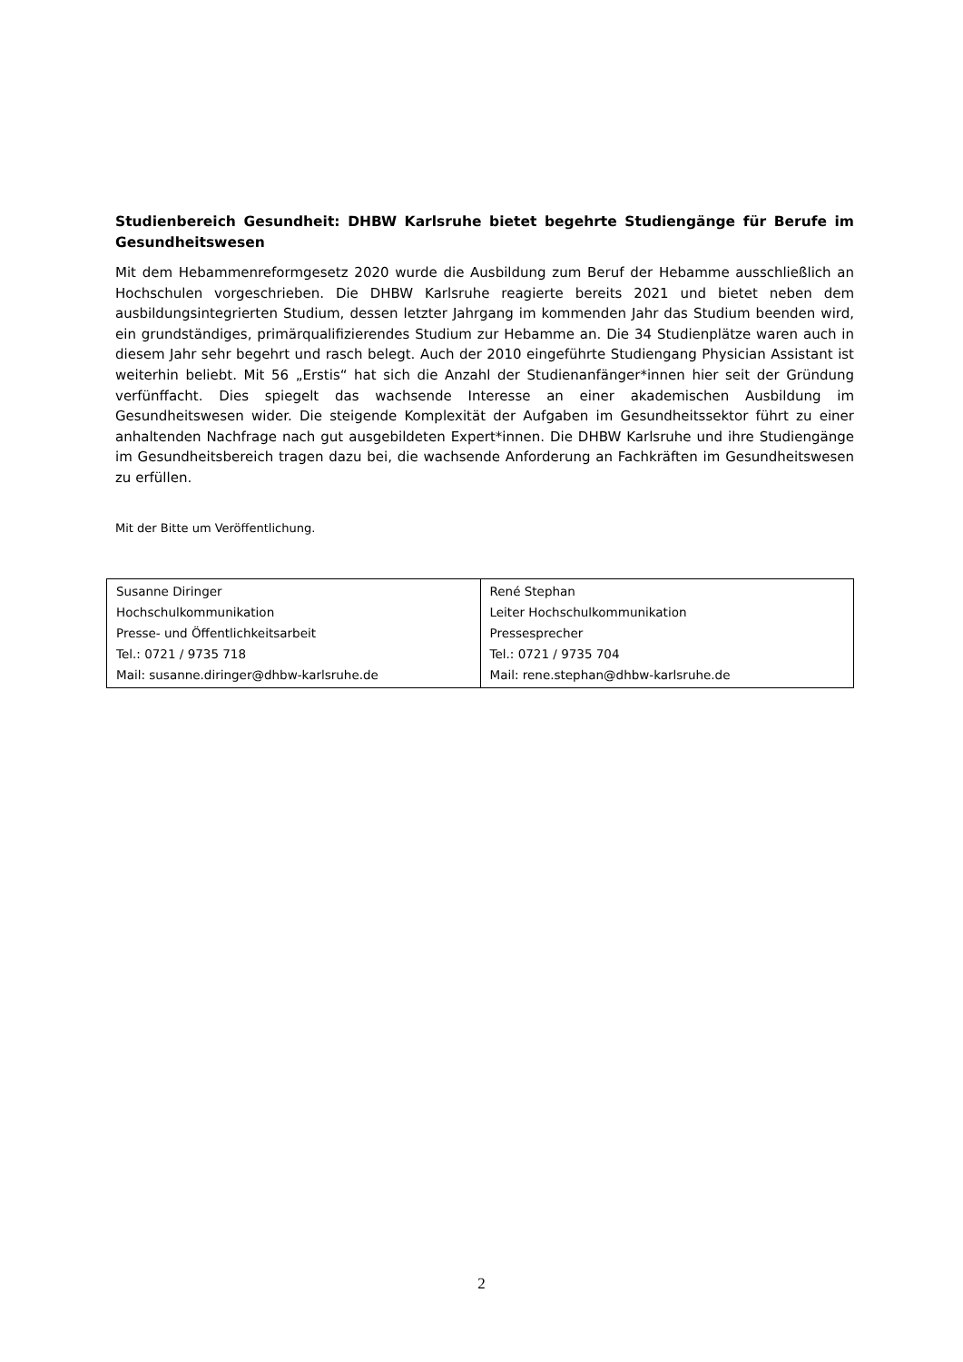Studienbereich Gesundheit: DHBW Karlsruhe bietet begehrte Studiengänge für Berufe im Gesundheitswesen
Mit dem Hebammenreformgesetz 2020 wurde die Ausbildung zum Beruf der Hebamme ausschließlich an Hochschulen vorgeschrieben. Die DHBW Karlsruhe reagierte bereits 2021 und bietet neben dem ausbildungsintegrierten Studium, dessen letzter Jahrgang im kommenden Jahr das Studium beenden wird, ein grundständiges, primärqualifizierendes Studium zur Hebamme an. Die 34 Studienplätze waren auch in diesem Jahr sehr begehrt und rasch belegt. Auch der 2010 eingeführte Studiengang Physician Assistant ist weiterhin beliebt. Mit 56 „Erstis“ hat sich die Anzahl der Studienanfänger*innen hier seit der Gründung verfünffacht. Dies spiegelt das wachsende Interesse an einer akademischen Ausbildung im Gesundheitswesen wider. Die steigende Komplexität der Aufgaben im Gesundheitssektor führt zu einer anhaltenden Nachfrage nach gut ausgebildeten Expert*innen. Die DHBW Karlsruhe und ihre Studiengänge im Gesundheitsbereich tragen dazu bei, die wachsende Anforderung an Fachkräften im Gesundheitswesen zu erfüllen.
Mit der Bitte um Veröffentlichung.
| Susanne Diringer Hochschulkommunikation Presse- und Öffentlichkeitsarbeit Tel.: 0721 / 9735 718 Mail: susanne.diringer@dhbw-karlsruhe.de | René Stephan Leiter Hochschulkommunikation Pressesprecher Tel.: 0721 / 9735 704 Mail: rene.stephan@dhbw-karlsruhe.de |
2